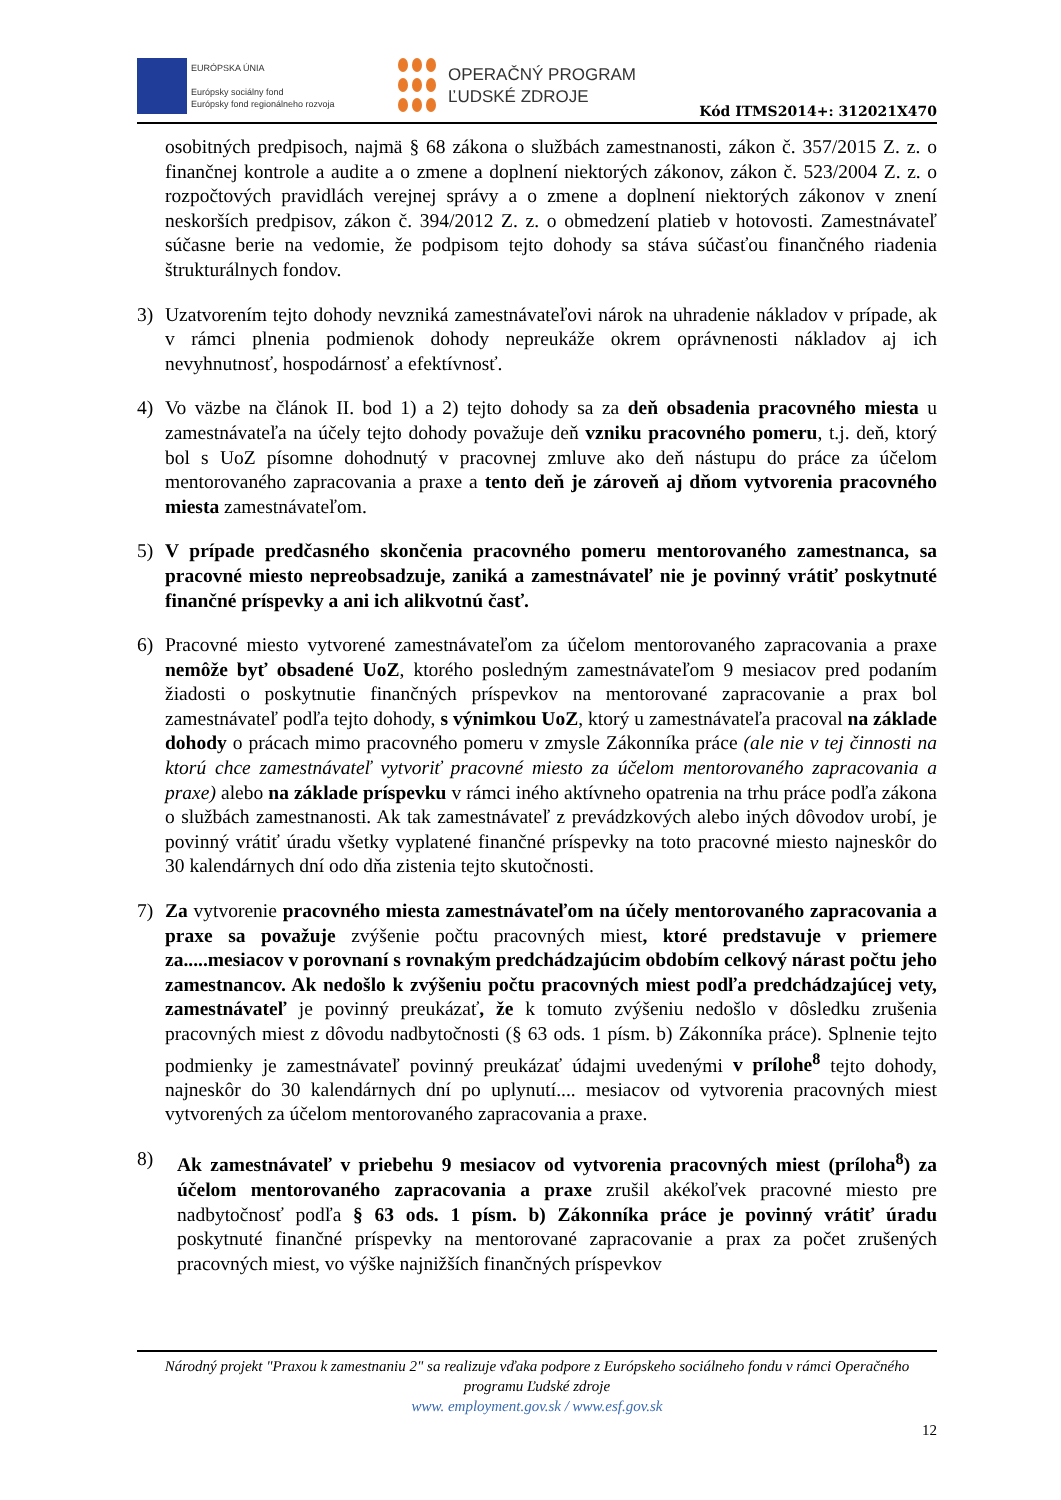EURÓPSKA ÚNIA
Európsky sociálny fond
Európsky fond regionálneho rozvoja
OPERAČNÝ PROGRAM
ĽUDSKÉ ZDROJE
Kód ITMS2014+: 312021X470
osobitných predpisoch, najmä § 68 zákona o službách zamestnanosti, zákon č. 357/2015 Z. z. o finančnej kontrole a audite a o zmene a doplnení niektorých zákonov, zákon č. 523/2004 Z. z. o rozpočtových pravidlách verejnej správy a o zmene a doplnení niektorých zákonov v znení neskorších predpisov, zákon č. 394/2012 Z. z. o obmedzení platieb v hotovosti. Zamestnávateľ súčasne berie na vedomie, že podpisom tejto dohody sa stáva súčasťou finančného riadenia štrukturálnych fondov.
3) Uzatvorením tejto dohody nevzniká zamestnávateľovi nárok na uhradenie nákladov v prípade, ak v rámci plnenia podmienok dohody nepreukáže okrem oprávnenosti nákladov aj ich nevyhnutnosť, hospodárnosť a efektívnosť.
4) Vo väzbe na článok II. bod 1) a 2) tejto dohody sa za deň obsadenia pracovného miesta u zamestnávateľa na účely tejto dohody považuje deň vzniku pracovného pomeru, t.j. deň, ktorý bol s UoZ písomne dohodnutý v pracovnej zmluve ako deň nástupu do práce za účelom mentorovaného zapracovania a praxe a tento deň je zároveň aj dňom vytvorenia pracovného miesta zamestnávateľom.
5) V prípade predčasného skončenia pracovného pomeru mentorovaného zamestnanca, sa pracovné miesto nepreobsadzuje, zaniká a zamestnávateľ nie je povinný vrátiť poskytnuté finančné príspevky a ani ich alikvotnú časť.
6) Pracovné miesto vytvorené zamestnávateľom za účelom mentorovaného zapracovania a praxe nemôže byť obsadené UoZ, ktorého posledným zamestnávateľom 9 mesiacov pred podaním žiadosti o poskytnutie finančných príspevkov na mentorované zapracovanie a prax bol zamestnávateľ podľa tejto dohody, s výnimkou UoZ, ktorý u zamestnávateľa pracoval na základe dohody o prácach mimo pracovného pomeru v zmysle Zákonníka práce (ale nie v tej činnosti na ktorú chce zamestnávateľ vytvoriť pracovné miesto za účelom mentorovaného zapracovania a praxe) alebo na základe príspevku v rámci iného aktívneho opatrenia na trhu práce podľa zákona o službách zamestnanosti. Ak tak zamestnávateľ z prevádzkových alebo iných dôvodov urobí, je povinný vrátiť úradu všetky vyplatené finančné príspevky na toto pracovné miesto najneskôr do 30 kalendárnych dní odo dňa zistenia tejto skutočnosti.
7) Za vytvorenie pracovného miesta zamestnávateľom na účely mentorovaného zapracovania a praxe sa považuje zvýšenie počtu pracovných miest, ktoré predstavuje v priemere za.....mesiacov v porovnaní s rovnakým predchádzajúcim obdobím celkový nárast počtu jeho zamestnancov. Ak nedošlo k zvýšeniu počtu pracovných miest podľa predchádzajúcej vety, zamestnávateľ je povinný preukázať, že k tomuto zvýšeniu nedošlo v dôsledku zrušenia pracovných miest z dôvodu nadbytočnosti (§ 63 ods. 1 písm. b) Zákonníka práce). Splnenie tejto podmienky je zamestnávateľ povinný preukázať údajmi uvedenými v prílohe<sup>8</sup> tejto dohody, najneskôr do 30 kalendárnych dní po uplynutí.... mesiacov od vytvorenia pracovných miest vytvorených za účelom mentorovaného zapracovania a praxe.
8) Ak zamestnávateľ v priebehu 9 mesiacov od vytvorenia pracovných miest (príloha<sup>8</sup>) za účelom mentorovaného zapracovania a praxe zrušil akékoľvek pracovné miesto pre nadbytočnosť podľa § 63 ods. 1 písm. b) Zákonníka práce je povinný vrátiť úradu poskytnuté finančné príspevky na mentorované zapracovanie a prax za počet zrušených pracovných miest, vo výške najnižších finančných príspevkov
Národný projekt "Praxou k zamestnaniu 2" sa realizuje vďaka podpore z Európskeho sociálneho fondu v rámci Operačného programu Ľudské zdroje
www. employment.gov.sk / www.esf.gov.sk
12